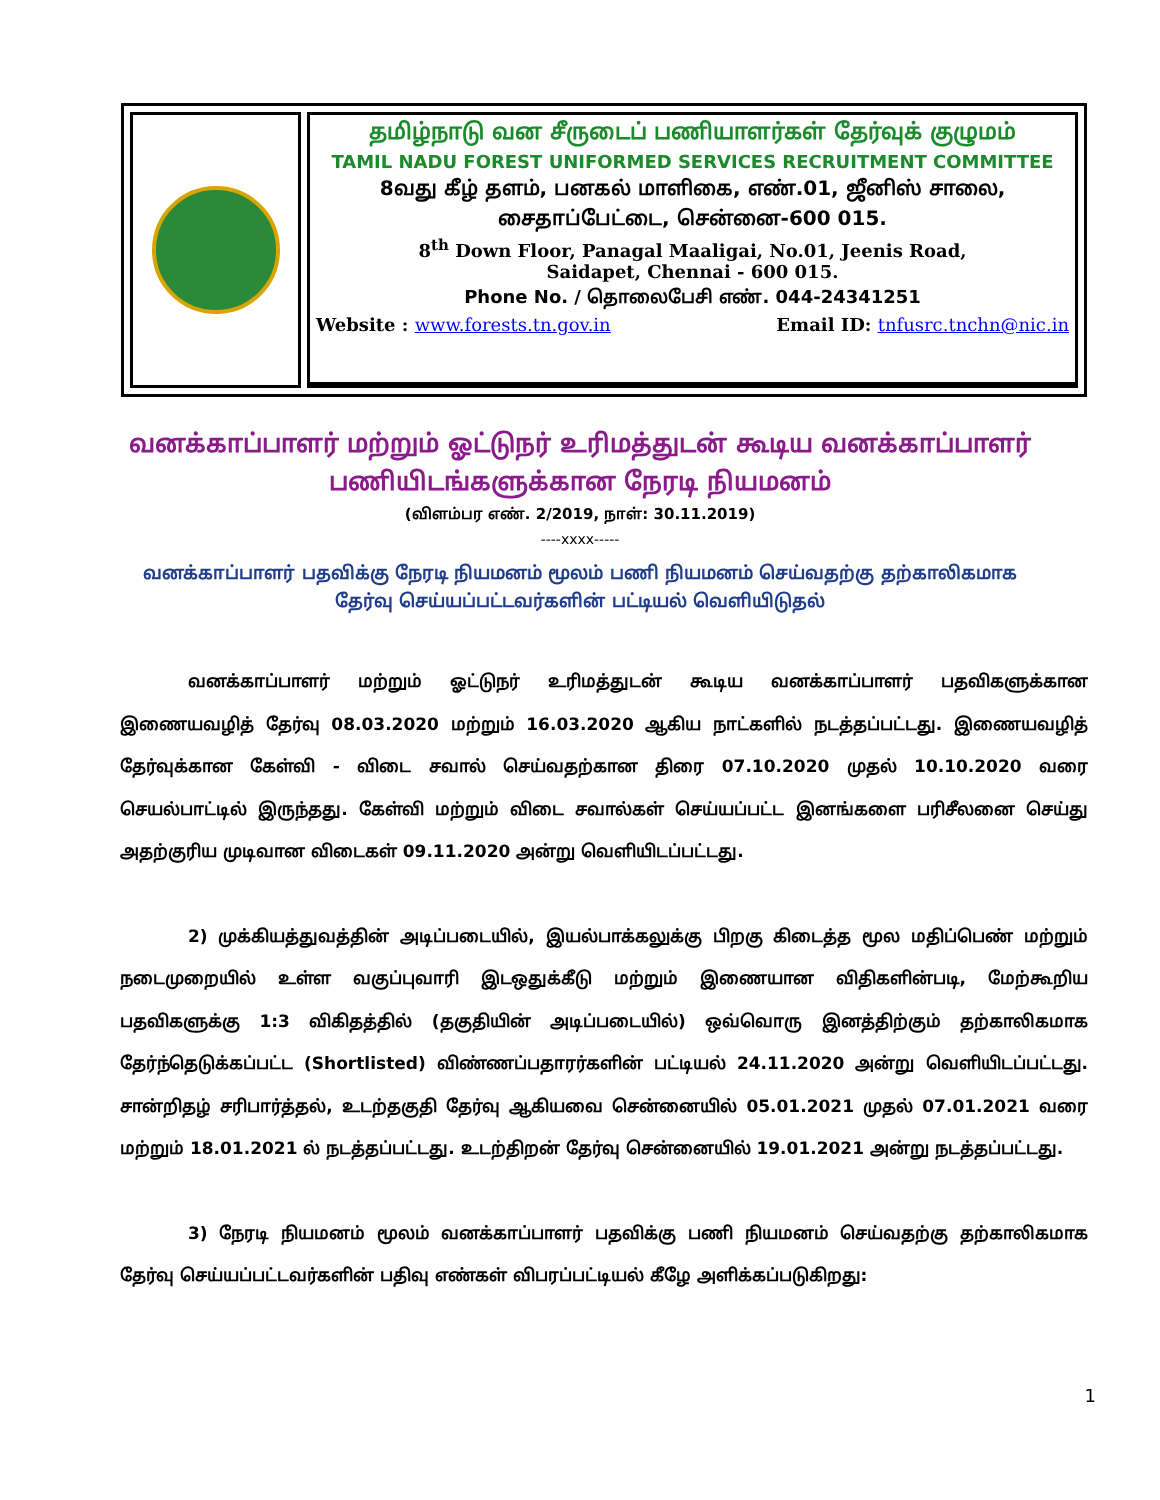தமிழ்நாடு வன சீருடைப் பணியாளர்கள் தேர்வுக் குழுமம்
TAMIL NADU FOREST UNIFORMED SERVICES RECRUITMENT COMMITTEE
8வது கீழ் தளம், பனகல் மாளிகை, எண்.01, ஜீனிஸ் சாலை,
சைதாப்பேட்டை, சென்னை-600 015.
8<sup>th</sup> Down Floor, Panagal Maaligai, No.01, Jeenis Road,
Saidapet, Chennai - 600 015.
Phone No. / தொலைபேசி எண். 044-24341251
Website : www.forests.tn.gov.in Email ID: tnfusrc.tnchn@nic.in
வனக்காப்பாளர் மற்றும் ஓட்டுநர் உரிமத்துடன் கூடிய வனக்காப்பாளர்
பணியிடங்களுக்கான நேரடி நியமனம்
(விளம்பர எண். 2/2019, நாள்: 30.11.2019)
----xxxx-----
வனக்காப்பாளர் பதவிக்கு நேரடி நியமனம் மூலம் பணி நியமனம் செய்வதற்கு தற்காலிகமாக
தேர்வு செய்யப்பட்டவர்களின் பட்டியல் வெளியிடுதல்
வனக்காப்பாளர் மற்றும் ஓட்டுநர் உரிமத்துடன் கூடிய வனக்காப்பாளர் பதவிகளுக்கான இணையவழித் தேர்வு 08.03.2020 மற்றும் 16.03.2020 ஆகிய நாட்களில் நடத்தப்பட்டது. இணையவழித் தேர்வுக்கான கேள்வி - விடை சவால் செய்வதற்கான திரை 07.10.2020 முதல் 10.10.2020 வரை செயல்பாட்டில் இருந்தது. கேள்வி மற்றும் விடை சவால்கள் செய்யப்பட்ட இனங்களை பரிசீலனை செய்து அதற்குரிய முடிவான விடைகள் 09.11.2020 அன்று வெளியிடப்பட்டது.
2) முக்கியத்துவத்தின் அடிப்படையில், இயல்பாக்கலுக்கு பிறகு கிடைத்த மூல மதிப்பெண் மற்றும் நடைமுறையில் உள்ள வகுப்புவாரி இடஒதுக்கீடு மற்றும் இணையான விதிகளின்படி, மேற்கூறிய பதவிகளுக்கு 1:3 விகிதத்தில் (தகுதியின் அடிப்படையில்) ஒவ்வொரு இனத்திற்கும் தற்காலிகமாக தேர்ந்தெடுக்கப்பட்ட (Shortlisted) விண்ணப்பதாரர்களின் பட்டியல் 24.11.2020 அன்று வெளியிடப்பட்டது. சான்றிதழ் சரிபார்த்தல், உடற்தகுதி தேர்வு ஆகியவை சென்னையில் 05.01.2021 முதல் 07.01.2021 வரை மற்றும் 18.01.2021 ல் நடத்தப்பட்டது. உடற்திறன் தேர்வு சென்னையில் 19.01.2021 அன்று நடத்தப்பட்டது.
3) நேரடி நியமனம் மூலம் வனக்காப்பாளர் பதவிக்கு பணி நியமனம் செய்வதற்கு தற்காலிகமாக தேர்வு செய்யப்பட்டவர்களின் பதிவு எண்கள் விபரப்பட்டியல் கீழே அளிக்கப்படுகிறது:
1